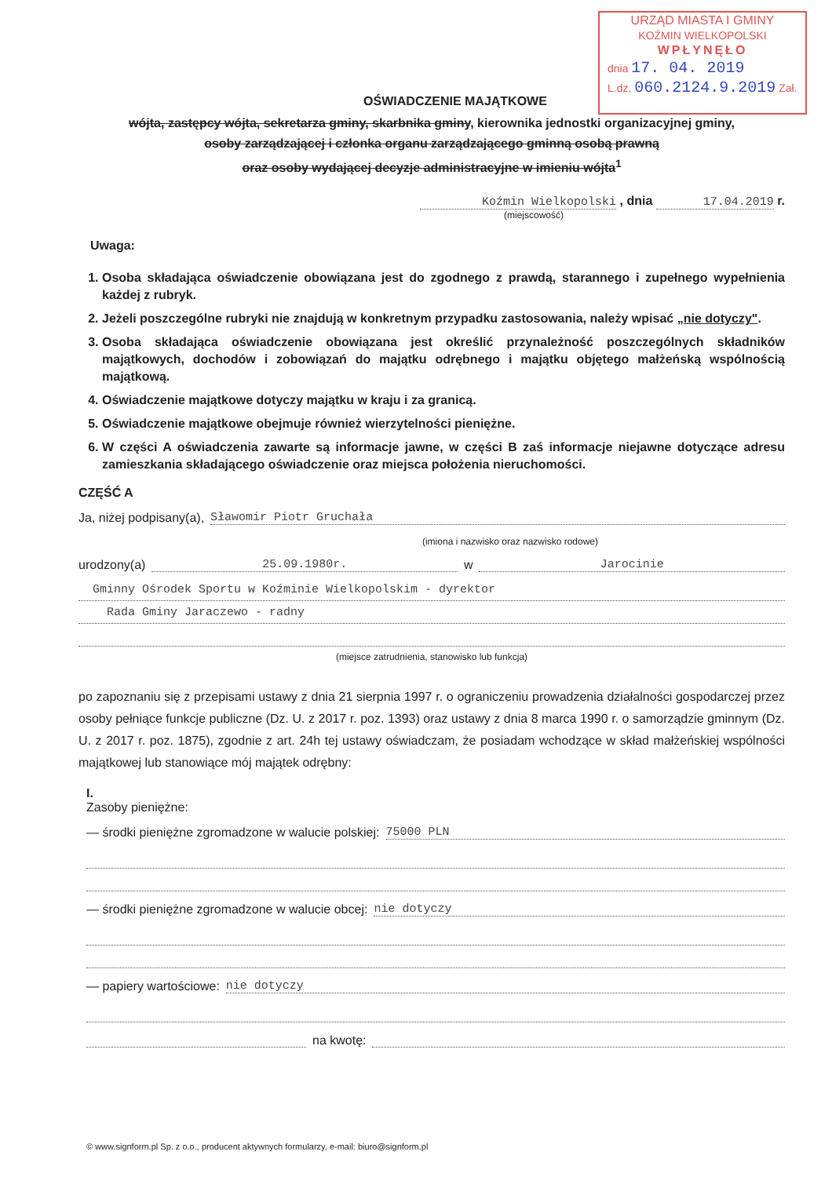URZĄD MIASTA I GMINY
KOŹMIN WIELKOPOLSKI
WPŁYNĘŁO
dnia 17. 04. 2019
L.dz. 060.2124.9.2019 Zał.
OŚWIADCZENIE MAJĄTKOWE
wójta, zastępcy wójta, sekretarza gminy, skarbnika gminy, kierownika jednostki organizacyjnej gminy,
osoby zarządzającej i członka organu zarządzającego gminną osobą prawną
oraz osoby wydającej decyzje administracyjne w imieniu wójta<sup>1</sup>
Koźmin Wielkopolski , dnia 17.04.2019 r.
(miejscowość)
Uwaga:
1. Osoba składająca oświadczenie obowiązana jest do zgodnego z prawdą, starannego i zupełnego wypełnienia każdej z rubryk.
2. Jeżeli poszczególne rubryki nie znajdują w konkretnym przypadku zastosowania, należy wpisać „nie dotyczy".
3. Osoba składająca oświadczenie obowiązana jest określić przynależność poszczególnych składników majątkowych, dochodów i zobowiązań do majątku odrębnego i majątku objętego małżeńską wspólnością majątkową.
4. Oświadczenie majątkowe dotyczy majątku w kraju i za granicą.
5. Oświadczenie majątkowe obejmuje również wierzytelności pieniężne.
6. W części A oświadczenia zawarte są informacje jawne, w części B zaś informacje niejawne dotyczące adresu zamieszkania składającego oświadczenie oraz miejsca położenia nieruchomości.
CZĘŚĆ A
Ja, niżej podpisany(a), Sławomir Piotr Gruchała
(imiona i nazwisko oraz nazwisko rodowe)
urodzony(a) 25.09.1980r. w Jarocinie
Gminny Ośrodek Sportu w Koźminie Wielkopolskim - dyrektor
Rada Gminy Jaraczewo - radny
(miejsce zatrudnienia, stanowisko lub funkcja)
po zapoznaniu się z przepisami ustawy z dnia 21 sierpnia 1997 r. o ograniczeniu prowadzenia działalności gospodarczej przez osoby pełniące funkcje publiczne (Dz. U. z 2017 r. poz. 1393) oraz ustawy z dnia 8 marca 1990 r. o samorządzie gminnym (Dz. U. z 2017 r. poz. 1875), zgodnie z art. 24h tej ustawy oświadczam, że posiadam wchodzące w skład małżeńskiej wspólności majątkowej lub stanowiące mój majątek odrębny:
I.
Zasoby pieniężne:
— środki pieniężne zgromadzone w walucie polskiej: 75000 PLN
— środki pieniężne zgromadzone w walucie obcej: nie dotyczy
— papiery wartościowe: nie dotyczy
na kwotę:
© www.signform.pl Sp. z o.o., producent aktywnych formularzy, e-mail: biuro@signform.pl